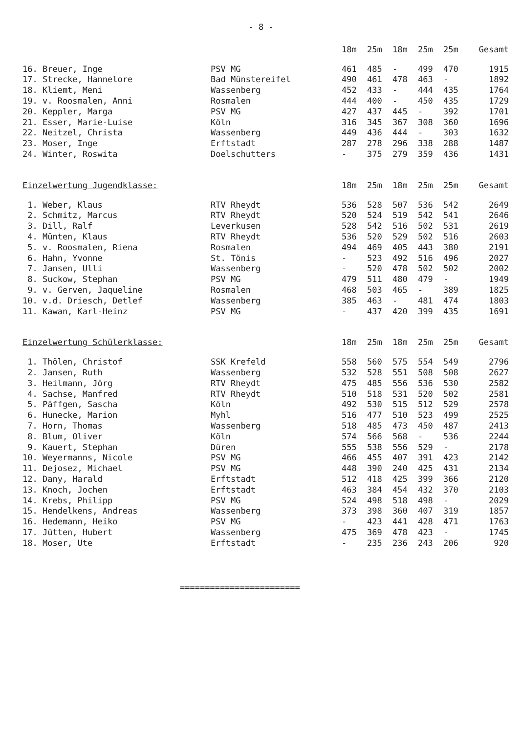- 8 -
| | | 18m | 25m | 18m | 25m | 25m | Gesamt |
| --- | --- | --- | --- | --- | --- | --- | --- |
| 16. Breuer, Inge | PSV MG | 461 | 485 | - | 499 | 470 | 1915 |
| 17. Strecke, Hannelore | Bad Münstereifel | 490 | 461 | 478 | 463 | - | 1892 |
| 18. Kliemt, Meni | Wassenberg | 452 | 433 | - | 444 | 435 | 1764 |
| 19. v. Roosmalen, Anni | Rosmalen | 444 | 400 | - | 450 | 435 | 1729 |
| 20. Keppler, Marga | PSV MG | 427 | 437 | 445 | - | 392 | 1701 |
| 21. Esser, Marie-Luise | Köln | 316 | 345 | 367 | 308 | 360 | 1696 |
| 22. Neitzel, Christa | Wassenberg | 449 | 436 | 444 | - | 303 | 1632 |
| 23. Moser, Inge | Erftstadt | 287 | 278 | 296 | 338 | 288 | 1487 |
| 24. Winter, Roswita | Doelschutters | - | 375 | 279 | 359 | 436 | 1431 |
| Einzelwertung Jugendklasse: | | 18m | 25m | 18m | 25m | 25m | Gesamt |
| 1. Weber, Klaus | RTV Rheydt | 536 | 528 | 507 | 536 | 542 | 2649 |
| 2. Schmitz, Marcus | RTV Rheydt | 520 | 524 | 519 | 542 | 541 | 2646 |
| 3. Dill, Ralf | Leverkusen | 528 | 542 | 516 | 502 | 531 | 2619 |
| 4. Münten, Klaus | RTV Rheydt | 536 | 520 | 529 | 502 | 516 | 2603 |
| 5. v. Roosmalen, Riena | Rosmalen | 494 | 469 | 405 | 443 | 380 | 2191 |
| 6. Hahn, Yvonne | St. Tönis | - | 523 | 492 | 516 | 496 | 2027 |
| 7. Jansen, Ulli | Wassenberg | - | 520 | 478 | 502 | 502 | 2002 |
| 8. Suckow, Stephan | PSV MG | 479 | 511 | 480 | 479 | - | 1949 |
| 9. v. Gerven, Jaqueline | Rosmalen | 468 | 503 | 465 | - | 389 | 1825 |
| 10. v.d. Driesch, Detlef | Wassenberg | 385 | 463 | - | 481 | 474 | 1803 |
| 11. Kawan, Karl-Heinz | PSV MG | - | 437 | 420 | 399 | 435 | 1691 |
| Einzelwertung Schülerklasse: | | 18m | 25m | 18m | 25m | 25m | Gesamt |
| 1. Thölen, Christof | SSK Krefeld | 558 | 560 | 575 | 554 | 549 | 2796 |
| 2. Jansen, Ruth | Wassenberg | 532 | 528 | 551 | 508 | 508 | 2627 |
| 3. Heilmann, Jörg | RTV Rheydt | 475 | 485 | 556 | 536 | 530 | 2582 |
| 4. Sachse, Manfred | RTV Rheydt | 510 | 518 | 531 | 520 | 502 | 2581 |
| 5. Päffgen, Sascha | Köln | 492 | 530 | 515 | 512 | 529 | 2578 |
| 6. Hunecke, Marion | Myhl | 516 | 477 | 510 | 523 | 499 | 2525 |
| 7. Horn, Thomas | Wassenberg | 518 | 485 | 473 | 450 | 487 | 2413 |
| 8. Blum, Oliver | Köln | 574 | 566 | 568 | - | 536 | 2244 |
| 9. Kauert, Stephan | Düren | 555 | 538 | 556 | 529 | - | 2178 |
| 10. Weyermanns, Nicole | PSV MG | 466 | 455 | 407 | 391 | 423 | 2142 |
| 11. Dejosez, Michael | PSV MG | 448 | 390 | 240 | 425 | 431 | 2134 |
| 12. Dany, Harald | Erftstadt | 512 | 418 | 425 | 399 | 366 | 2120 |
| 13. Knoch, Jochen | Erftstadt | 463 | 384 | 454 | 432 | 370 | 2103 |
| 14. Krebs, Philipp | PSV MG | 524 | 498 | 518 | 498 | - | 2029 |
| 15. Hendelkens, Andreas | Wassenberg | 373 | 398 | 360 | 407 | 319 | 1857 |
| 16. Hedemann, Heiko | PSV MG | - | 423 | 441 | 428 | 471 | 1763 |
| 17. Jütten, Hubert | Wassenberg | 475 | 369 | 478 | 423 | - | 1745 |
| 18. Moser, Ute | Erftstadt | - | 235 | 236 | 243 | 206 | 920 |
========================